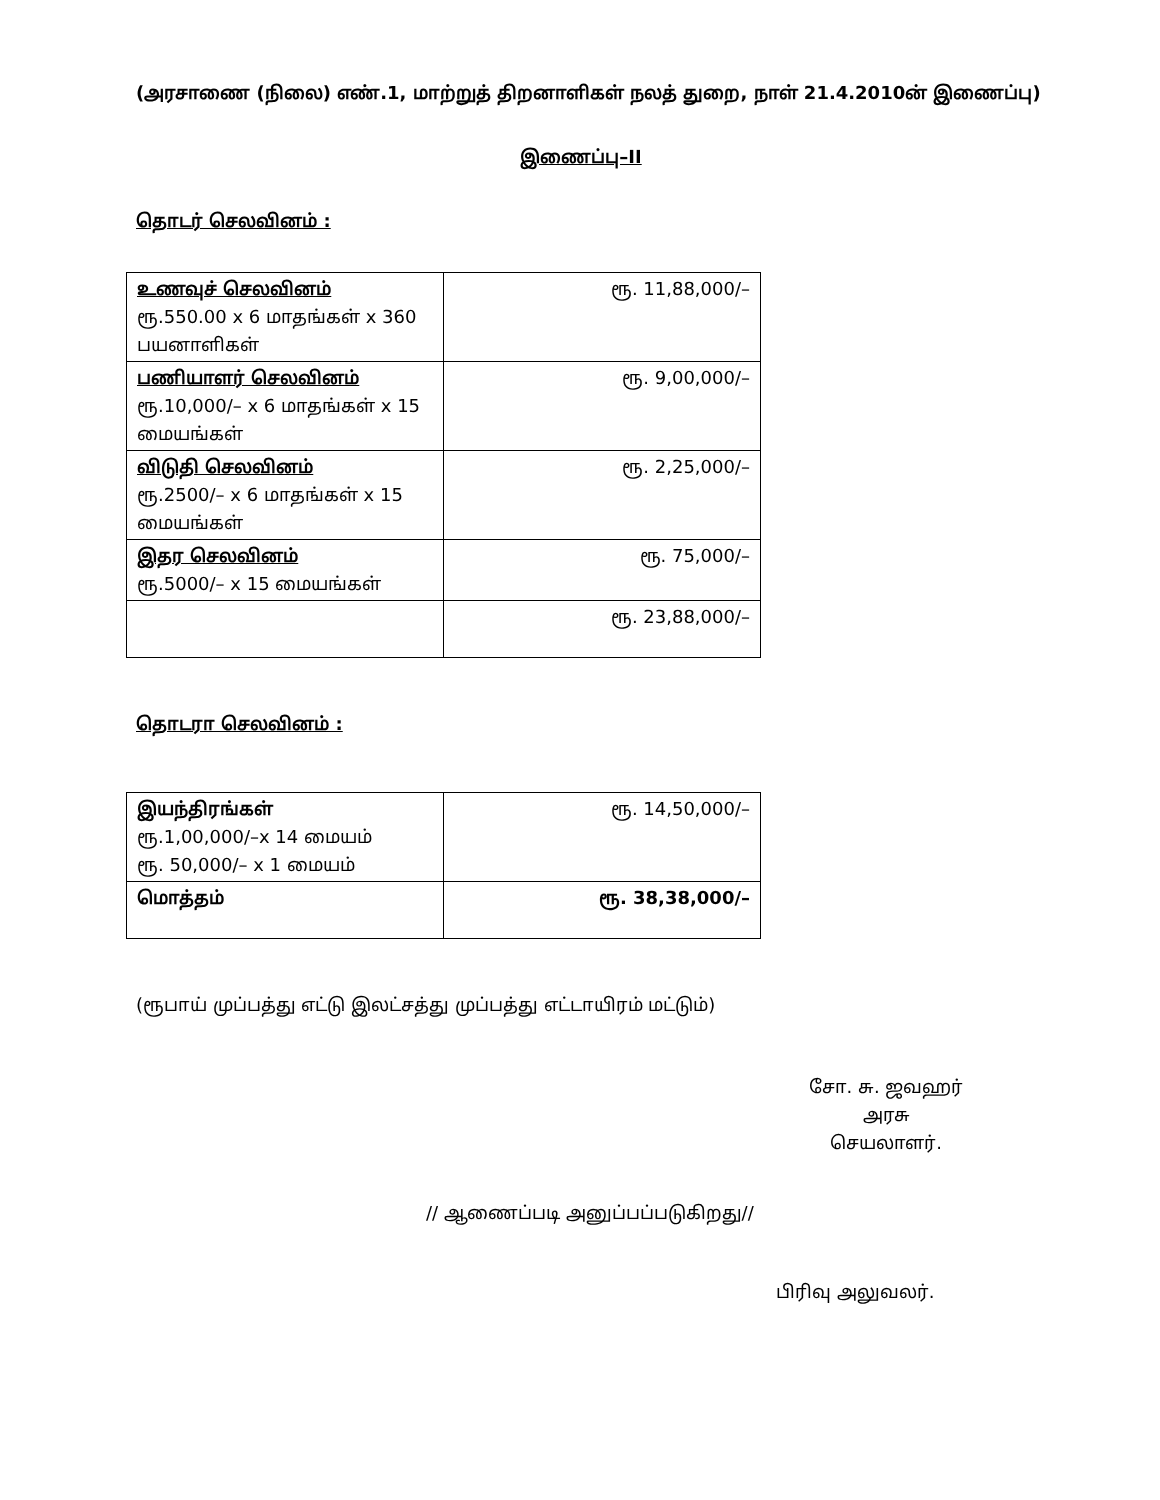(அரசாணை (நிலை) எண்.1, மாற்றுத் திறனாளிகள் நலத் துறை, நாள் 21.4.2010ன் இணைப்பு)
இணைப்பு–II
தொடர் செலவினம் :
| உணவுச் செலவினம் ரூ.550.00 x 6 மாதங்கள் x 360 பயனாளிகள் | ரூ. 11,88,000/– |
| பணியாளர் செலவினம் ரூ.10,000/– x 6 மாதங்கள் x 15 மையங்கள் | ரூ. 9,00,000/– |
| விடுதி செலவினம் ரூ.2500/– x 6 மாதங்கள் x 15 மையங்கள் | ரூ. 2,25,000/– |
| இதர செலவினம் ரூ.5000/– x 15 மையங்கள் | ரூ. 75,000/– |
| | ரூ. 23,88,000/– |
தொடரா செலவினம் :
| இயந்திரங்கள் ரூ.1,00,000/–x 14 மையம் ரூ. 50,000/– x 1 மையம் | ரூ. 14,50,000/– |
| மொத்தம் | ரூ. 38,38,000/– |
(ரூபாய் முப்பத்து எட்டு இலட்சத்து முப்பத்து எட்டாயிரம் மட்டும்)
சோ. சு. ஜவஹர்
அரசு செயலாளர்.
// ஆணைப்படி அனுப்பப்படுகிறது//
பிரிவு அலுவலர்.